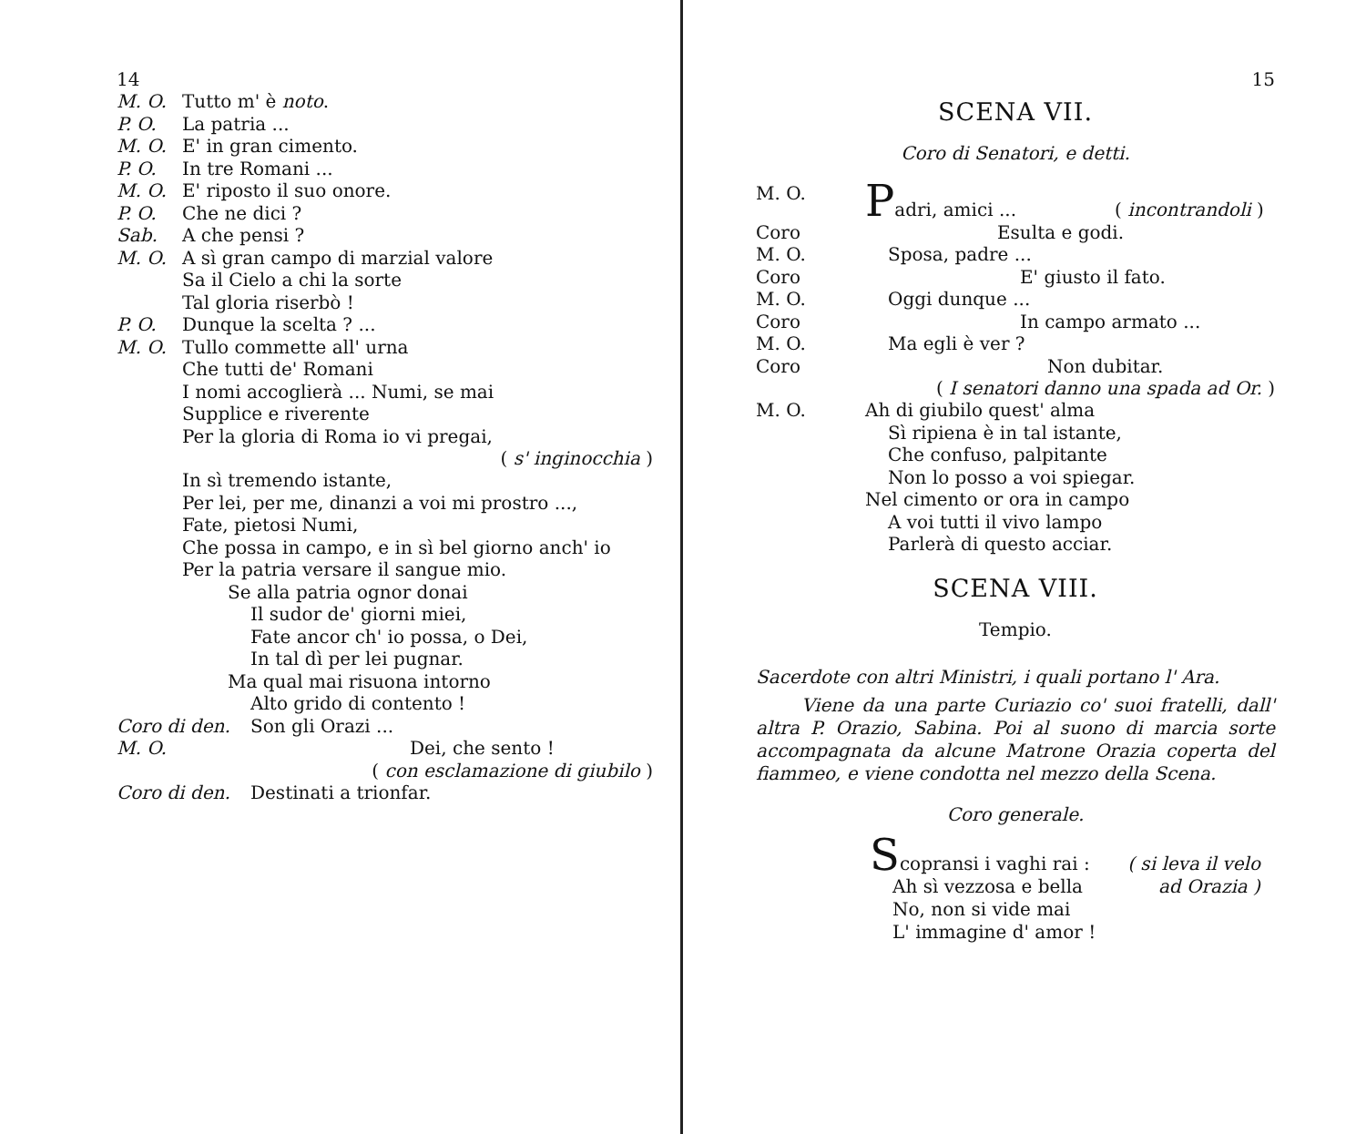14
M. O. Tutto m' è noto.
P. O. La patria ...
M. O. E' in gran cimento.
P. O. In tre Romani ...
M. O. E' riposto il suo onore.
P. O. Che ne dici ?
Sab. A che pensi ?
M. O. A sì gran campo di marzial valore
Sa il Cielo a chi la sorte
Tal gloria riserbò !
P. O. Dunque la scelta ? ...
M. O. Tullo commette all' urna
Che tutti de' Romani
I nomi accoglierà ... Numi, se mai
Supplice e riverente
Per la gloria di Roma io vi pregai,
( s' inginocchia )
In sì tremendo istante,
Per lei, per me, dinanzi a voi mi prostro ...,
Fate, pietosi Numi,
Che possa in campo, e in sì bel giorno anch' io
Per la patria versare il sangue mio.
Se alla patria ognor donai
Il sudor de' giorni miei,
Fate ancor ch' io possa, o Dei,
In tal dì per lei pugnar.
Ma qual mai risuona intorno
Alto grido di contento !
Coro di den. Son gli Orazi ...
M. O. Dei, che sento !
( con esclamazione di giubilo )
Coro di den. Destinati a trionfar.
15
SCENA VII.
Coro di Senatori, e detti.
M. O. Padri, amici ... ( incontrandoli )
Coro Esulta e godi.
M. O. Sposa, padre ...
Coro E' giusto il fato.
M. O. Oggi dunque ...
Coro In campo armato ...
M. O. Ma egli è ver ?
Coro Non dubitar.
( I senatori danno una spada ad Or. )
M. O. Ah di giubilo quest' alma
Sì ripiena è in tal istante,
Che confuso, palpitante
Non lo posso a voi spiegar.
Nel cimento or ora in campo
A voi tutti il vivo lampo
Parlerà di questo acciar.
SCENA VIII.
Tempio.
Sacerdote con altri Ministri, i quali portano l' Ara.
Viene da una parte Curiazio co' suoi fratelli, dall' altra P. Orazio, Sabina. Poi al suono di marcia sorte accompagnata da alcune Matrone Orazia coperta del fiammeo, e viene condotta nel mezzo della Scena.
Coro generale.
Scopransi i vaghi rai :
Ah sì vezzosa e bella
No, non si vide mai
L' immagine d' amor !
( si leva il velo
ad Orazia )